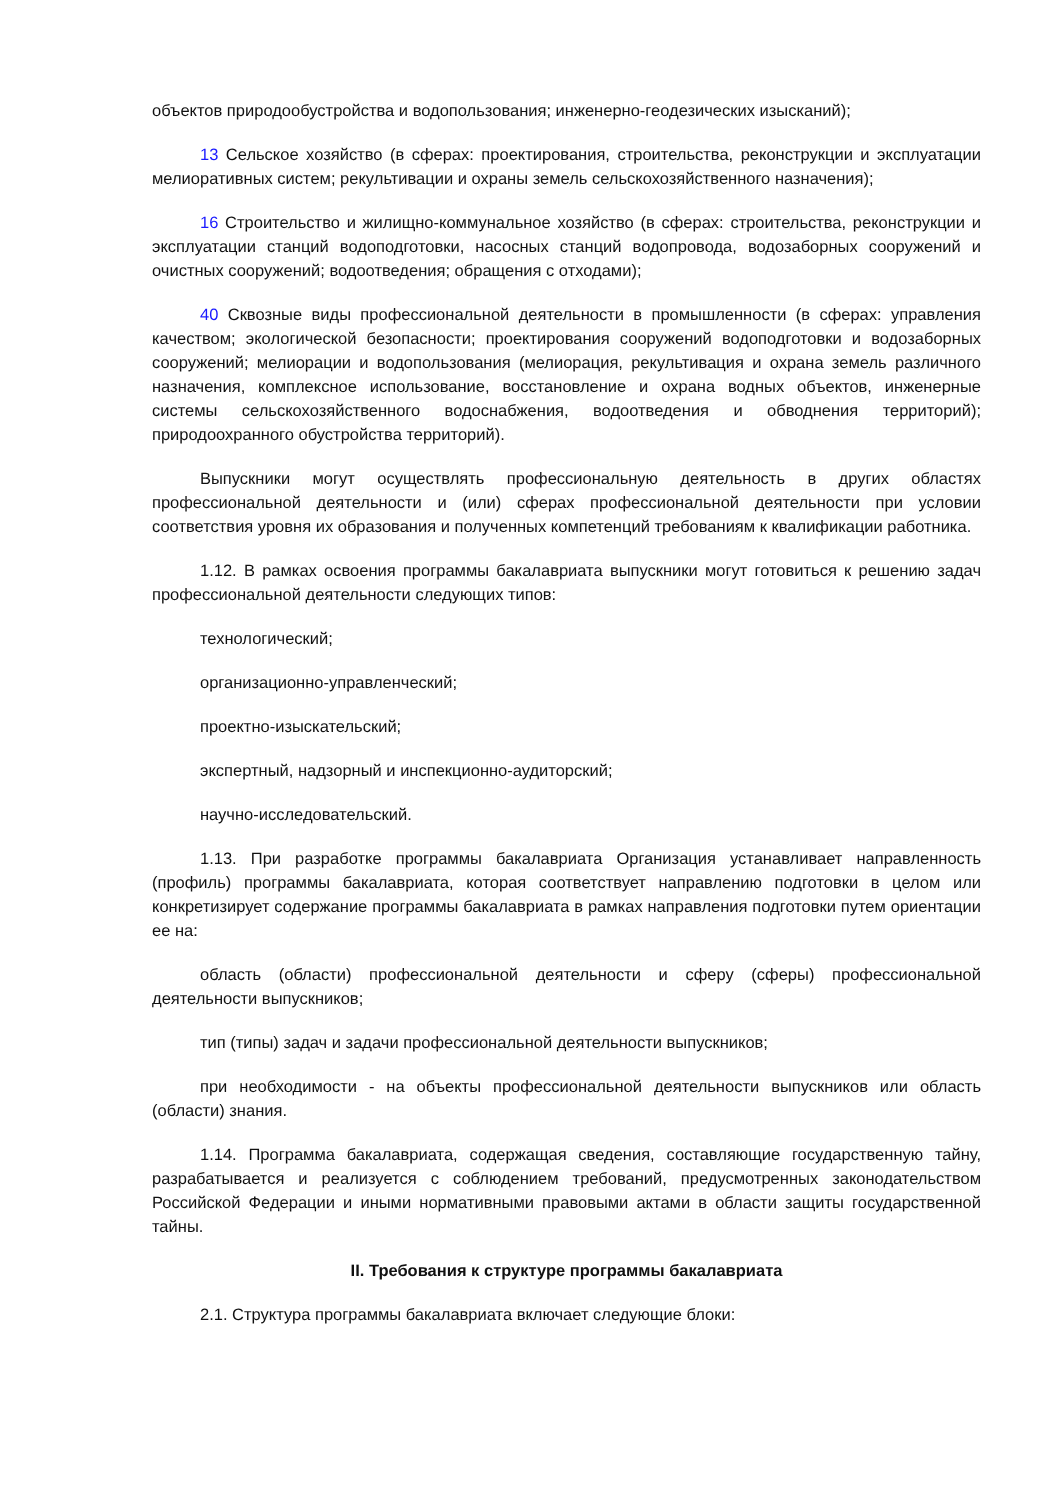объектов природообустройства и водопользования; инженерно-геодезических изысканий);
13 Сельское хозяйство (в сферах: проектирования, строительства, реконструкции и эксплуатации мелиоративных систем; рекультивации и охраны земель сельскохозяйственного назначения);
16 Строительство и жилищно-коммунальное хозяйство (в сферах: строительства, реконструкции и эксплуатации станций водоподготовки, насосных станций водопровода, водозаборных сооружений и очистных сооружений; водоотведения; обращения с отходами);
40 Сквозные виды профессиональной деятельности в промышленности (в сферах: управления качеством; экологической безопасности; проектирования сооружений водоподготовки и водозаборных сооружений; мелиорации и водопользования (мелиорация, рекультивация и охрана земель различного назначения, комплексное использование, восстановление и охрана водных объектов, инженерные системы сельскохозяйственного водоснабжения, водоотведения и обводнения территорий); природоохранного обустройства территорий).
Выпускники могут осуществлять профессиональную деятельность в других областях профессиональной деятельности и (или) сферах профессиональной деятельности при условии соответствия уровня их образования и полученных компетенций требованиям к квалификации работника.
1.12. В рамках освоения программы бакалавриата выпускники могут готовиться к решению задач профессиональной деятельности следующих типов:
технологический;
организационно-управленческий;
проектно-изыскательский;
экспертный, надзорный и инспекционно-аудиторский;
научно-исследовательский.
1.13. При разработке программы бакалавриата Организация устанавливает направленность (профиль) программы бакалавриата, которая соответствует направлению подготовки в целом или конкретизирует содержание программы бакалавриата в рамках направления подготовки путем ориентации ее на:
область (области) профессиональной деятельности и сферу (сферы) профессиональной деятельности выпускников;
тип (типы) задач и задачи профессиональной деятельности выпускников;
при необходимости - на объекты профессиональной деятельности выпускников или область (области) знания.
1.14. Программа бакалавриата, содержащая сведения, составляющие государственную тайну, разрабатывается и реализуется с соблюдением требований, предусмотренных законодательством Российской Федерации и иными нормативными правовыми актами в области защиты государственной тайны.
II. Требования к структуре программы бакалавриата
2.1. Структура программы бакалавриата включает следующие блоки: